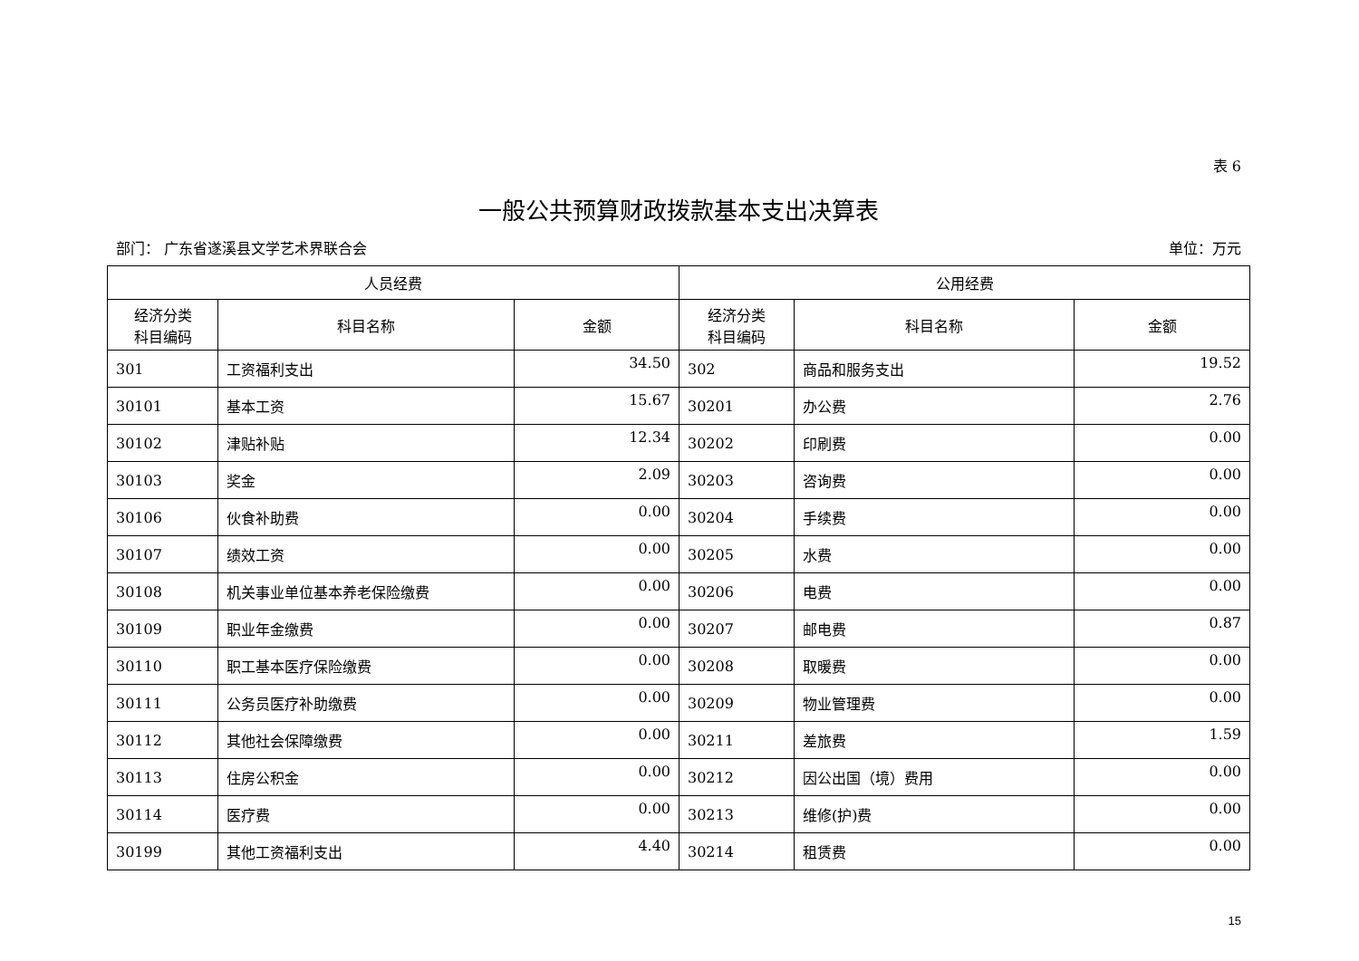表 6
一般公共预算财政拨款基本支出决算表
部门： 广东省遂溪县文学艺术界联合会 单位：万元
| 人员经费 | | | 公用经费 | | |
| --- | --- | --- | --- | --- | --- |
| 经济分类 科目编码 | 科目名称 | 金额 | 经济分类 科目编码 | 科目名称 | 金额 |
| 301 | 工资福利支出 | 34.50 | 302 | 商品和服务支出 | 19.52 |
| 30101 | 基本工资 | 15.67 | 30201 | 办公费 | 2.76 |
| 30102 | 津贴补贴 | 12.34 | 30202 | 印刷费 | 0.00 |
| 30103 | 奖金 | 2.09 | 30203 | 咨询费 | 0.00 |
| 30106 | 伙食补助费 | 0.00 | 30204 | 手续费 | 0.00 |
| 30107 | 绩效工资 | 0.00 | 30205 | 水费 | 0.00 |
| 30108 | 机关事业单位基本养老保险缴费 | 0.00 | 30206 | 电费 | 0.00 |
| 30109 | 职业年金缴费 | 0.00 | 30207 | 邮电费 | 0.87 |
| 30110 | 职工基本医疗保险缴费 | 0.00 | 30208 | 取暖费 | 0.00 |
| 30111 | 公务员医疗补助缴费 | 0.00 | 30209 | 物业管理费 | 0.00 |
| 30112 | 其他社会保障缴费 | 0.00 | 30211 | 差旅费 | 1.59 |
| 30113 | 住房公积金 | 0.00 | 30212 | 因公出国（境）费用 | 0.00 |
| 30114 | 医疗费 | 0.00 | 30213 | 维修(护)费 | 0.00 |
| 30199 | 其他工资福利支出 | 4.40 | 30214 | 租赁费 | 0.00 |
15